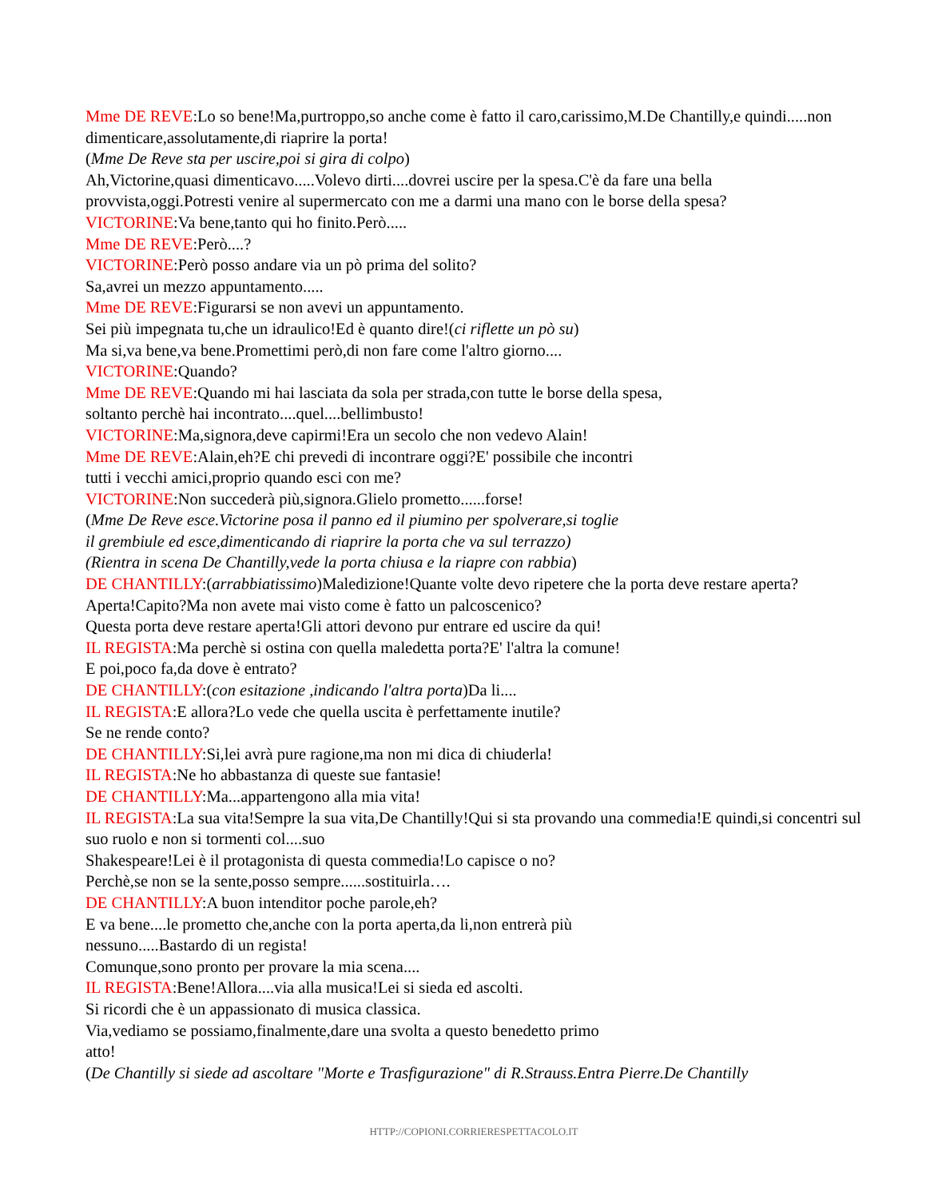Mme DE REVE:Lo so bene!Ma,purtroppo,so anche come è fatto il caro,carissimo,M.De Chantilly,e quindi.....non dimenticare,assolutamente,di riaprire la porta!
(Mme De Reve sta per uscire,poi si gira di colpo)
Ah,Victorine,quasi dimenticavo.....Volevo dirti....dovrei uscire per la spesa.C'è da fare una bella provvista,oggi.Potresti venire al supermercato con me a darmi una mano con le borse della spesa?
VICTORINE:Va bene,tanto qui ho finito.Però.....
Mme DE REVE:Però....?
VICTORINE:Però posso andare via un pò prima del solito?
Sa,avrei un mezzo appuntamento.....
Mme DE REVE:Figurarsi se non avevi un appuntamento.
Sei più impegnata tu,che un idraulico!Ed è quanto dire!(ci riflette un pò su)
Ma si,va bene,va bene.Promettimi però,di non fare come l'altro giorno....
VICTORINE:Quando?
Mme DE REVE:Quando mi hai lasciata da sola per strada,con tutte le borse della spesa,
soltanto perchè hai incontrato....quel....bellimbusto!
VICTORINE:Ma,signora,deve capirmi!Era un secolo che non vedevo Alain!
Mme DE REVE:Alain,eh?E chi prevedi di incontrare oggi?E' possibile che incontri
tutti i vecchi amici,proprio quando esci con me?
VICTORINE:Non succederà più,signora.Glielo prometto......forse!
(Mme De Reve esce.Victorine posa il panno ed il piumino per spolverare,si toglie
il grembiule ed esce,dimenticando di riaprire la porta che va sul terrazzo)
(Rientra in scena De Chantilly,vede la porta chiusa e la riapre con rabbia)
DE CHANTILLY:(arrabbiatissimo)Maledizione!Quante volte devo ripetere che la porta deve restare aperta?Aperta!Capito?Ma non avete mai visto come è fatto un palcoscenico?
Questa porta deve restare aperta!Gli attori devono pur entrare ed uscire da qui!
IL REGISTA:Ma perchè si ostina con quella maledetta porta?E' l'altra la comune!
E poi,poco fa,da dove è entrato?
DE CHANTILLY:(con esitazione ,indicando l'altra porta)Da li....
IL REGISTA:E allora?Lo vede che quella uscita è perfettamente inutile?
Se ne rende conto?
DE CHANTILLY:Si,lei avrà pure ragione,ma non mi dica di chiuderla!
IL REGISTA:Ne ho abbastanza di queste sue fantasie!
DE CHANTILLY:Ma...appartengono alla mia vita!
IL REGISTA:La sua vita!Sempre la sua vita,De Chantilly!Qui si sta provando una commedia!E quindi,si concentri sul suo ruolo e non si tormenti col....suo
Shakespeare!Lei è il protagonista di questa commedia!Lo capisce o no?
Perchè,se non se la sente,posso sempre......sostituirla….
DE CHANTILLY:A buon intenditor poche parole,eh?
E va bene....le prometto che,anche con la porta aperta,da li,non entrerà più
nessuno.....Bastardo di un regista!
Comunque,sono pronto per provare la mia scena....
IL REGISTA:Bene!Allora....via alla musica!Lei si sieda ed ascolti.
Si ricordi che è un appassionato di musica classica.
Via,vediamo se possiamo,finalmente,dare una svolta a questo benedetto primo
atto!
(De Chantilly si siede ad ascoltare "Morte e Trasfigurazione" di R.Strauss.Entra Pierre.De Chantilly
HTTP://COPIONI.CORRIERESPETTACOLO.IT